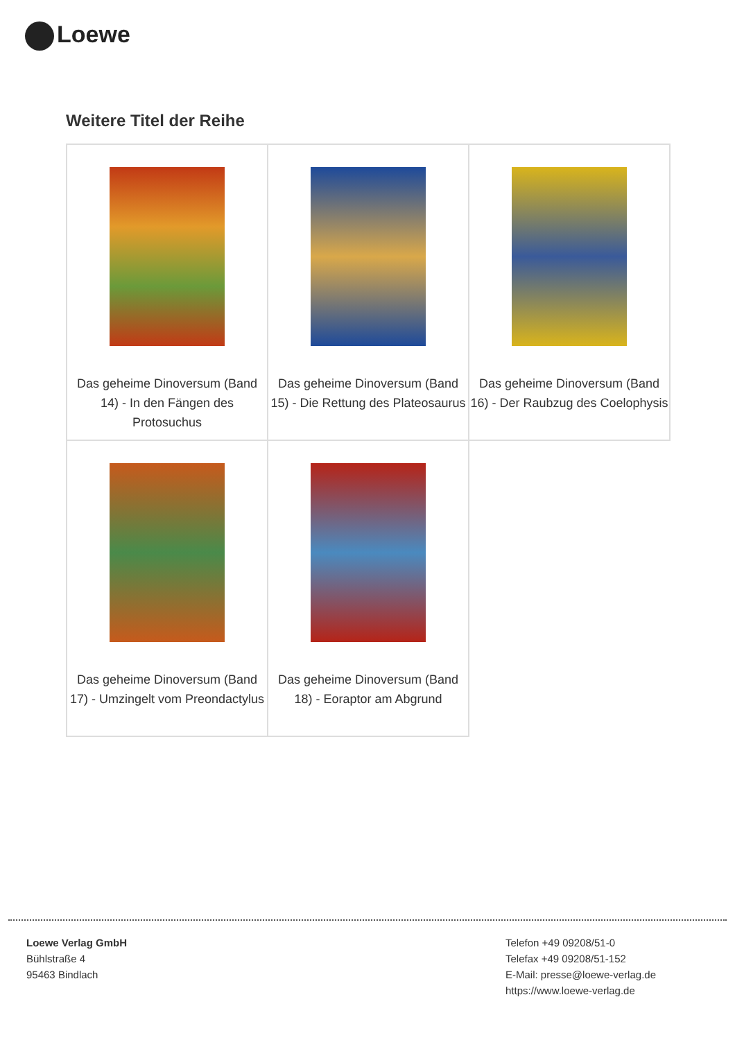Loewe
Weitere Titel der Reihe
| Das geheime Dinoversum (Band 14) - In den Fängen des Protosuchus | Das geheime Dinoversum (Band 15) - Die Rettung des Plateosaurus | Das geheime Dinoversum (Band 16) - Der Raubzug des Coelophysis |
| Das geheime Dinoversum (Band 17) - Umzingelt vom Preondactylus | Das geheime Dinoversum (Band 18) - Eoraptor am Abgrund | |
Loewe Verlag GmbH
Bühlstraße 4
95463 Bindlach
Telefon +49 09208/51-0
Telefax +49 09208/51-152
E-Mail: presse@loewe-verlag.de
https://www.loewe-verlag.de